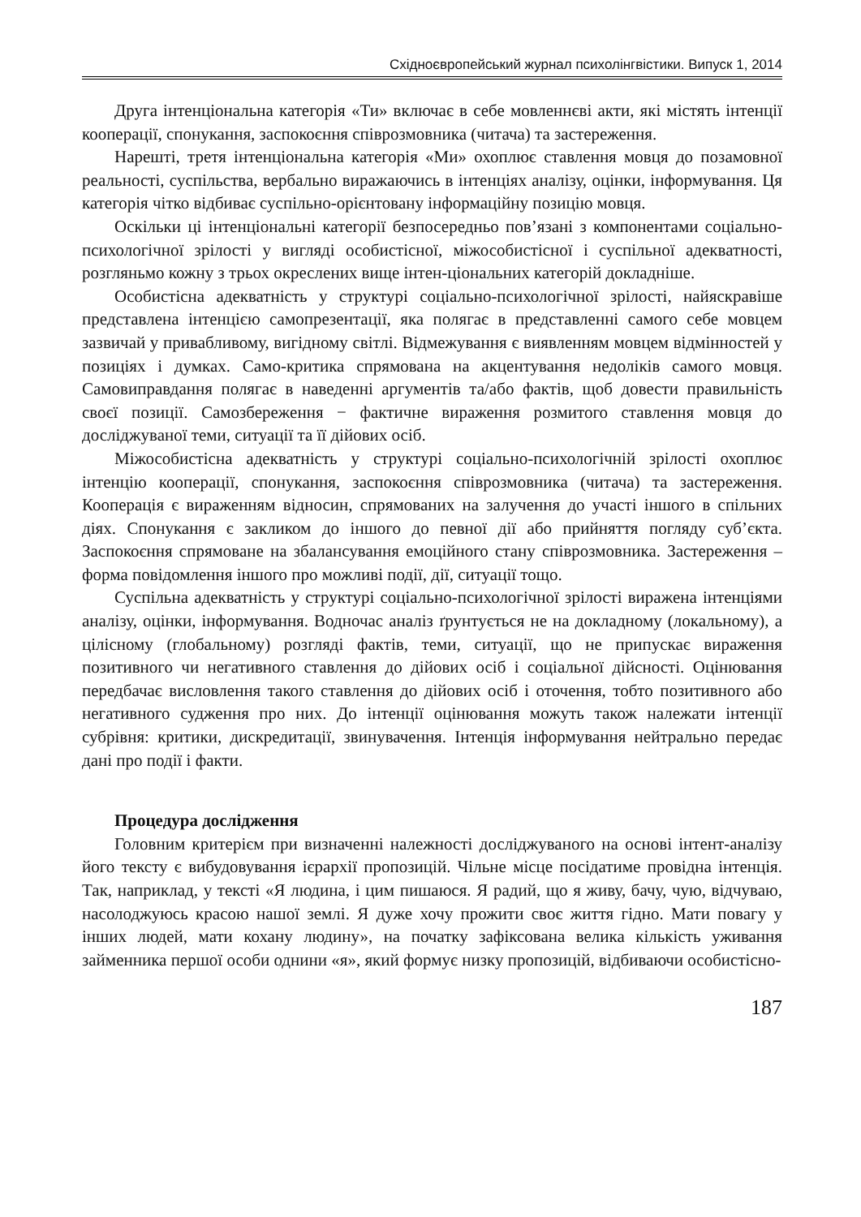Східноєвропейський журнал психолінгвістики. Випуск 1, 2014
Друга інтенціональна категорія «Ти» включає в себе мовленнєві акти, які містять інтенції кооперації, спонукання, заспокоєння співрозмовника (читача) та застереження.
Нарешті, третя інтенціональна категорія «Ми» охоплює ставлення мовця до позамовної реальності, суспільства, вербально виражаючись в інтенціях аналізу, оцінки, інформування. Ця категорія чітко відбиває суспільно-орієнтовану інформаційну позицію мовця.
Оскільки ці інтенціональні категорії безпосередньо пов’язані з компонентами соціально-психологічної зрілості у вигляді особистісної, міжособистісної і суспільної адекватності, розгляньмо кожну з трьох окреслених вище інтен-ціональних категорій докладніше.
Особистісна адекватність у структурі соціально-психологічної зрілості, найяскравіше представлена інтенцією самопрезентації, яка полягає в представленні самого себе мовцем зазвичай у привабливому, вигідному світлі. Відмежування є виявленням мовцем відмінностей у позиціях і думках. Само-критика спрямована на акцентування недоліків самого мовця. Самовиправдання полягає в наведенні аргументів та/або фактів, щоб довести правильність своєї позиції. Самозбереження − фактичне вираження розмитого ставлення мовця до досліджуваної теми, ситуації та її дійових осіб.
Міжособистісна адекватність у структурі соціально-психологічній зрілості охоплює інтенцію кооперації, спонукання, заспокоєння співрозмовника (читача) та застереження. Кооперація є вираженням відносин, спрямованих на залучення до участі іншого в спільних діях. Спонукання є закликом до іншого до певної дії або прийняття погляду суб’єкта. Заспокоєння спрямоване на збалансування емоційного стану співрозмовника. Застереження – форма повідомлення іншого про можливі події, дії, ситуації тощо.
Суспільна адекватність у структурі соціально-психологічної зрілості виражена інтенціями аналізу, оцінки, інформування. Водночас аналіз ґрунтується не на докладному (локальному), а цілісному (глобальному) розгляді фактів, теми, ситуації, що не припускає вираження позитивного чи негативного ставлення до дійових осіб і соціальної дійсності. Оцінювання передбачає висловлення такого ставлення до дійових осіб і оточення, тобто позитивного або негативного судження про них. До інтенції оцінювання можуть також належати інтенції субрівня: критики, дискредитації, звинувачення. Інтенція інформування нейтрально передає дані про події і факти.
Процедура дослідження
Головним критерієм при визначенні належності досліджуваного на основі інтент-аналізу його тексту є вибудовування ієрархії пропозицій. Чільне місце посідатиме провідна інтенція. Так, наприклад, у тексті «Я людина, і цим пишаюся. Я радий, що я живу, бачу, чую, відчуваю, насолоджуюсь красою нашої землі. Я дуже хочу прожити своє життя гідно. Мати повагу у інших людей, мати кохану людину», на початку зафіксована велика кількість уживання займенника першої особи однини «я», який формує низку пропозицій, відбиваючи особистісно-
187